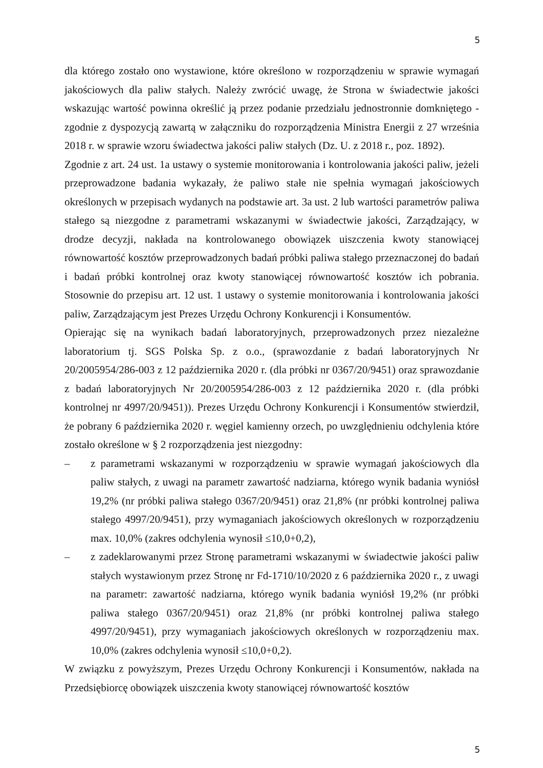5
dla którego zostało ono wystawione, które określono w rozporządzeniu w sprawie wymagań jakościowych dla paliw stałych. Należy zwrócić uwagę, że Strona w świadectwie jakości wskazując wartość powinna określić ją przez podanie przedziału jednostronnie domkniętego - zgodnie z dyspozycją zawartą w załączniku do rozporządzenia Ministra Energii z 27 września 2018 r. w sprawie wzoru świadectwa jakości paliw stałych (Dz. U. z 2018 r., poz. 1892).
Zgodnie z art. 24 ust. 1a ustawy o systemie monitorowania i kontrolowania jakości paliw, jeżeli przeprowadzone badania wykazały, że paliwo stałe nie spełnia wymagań jakościowych określonych w przepisach wydanych na podstawie art. 3a ust. 2 lub wartości parametrów paliwa stałego są niezgodne z parametrami wskazanymi w świadectwie jakości, Zarządzający, w drodze decyzji, nakłada na kontrolowanego obowiązek uiszczenia kwoty stanowiącej równowartość kosztów przeprowadzonych badań próbki paliwa stałego przeznaczonej do badań i badań próbki kontrolnej oraz kwoty stanowiącej równowartość kosztów ich pobrania. Stosownie do przepisu art. 12 ust. 1 ustawy o systemie monitorowania i kontrolowania jakości paliw, Zarządzającym jest Prezes Urzędu Ochrony Konkurencji i Konsumentów.
Opierając się na wynikach badań laboratoryjnych, przeprowadzonych przez niezależne laboratorium tj. SGS Polska Sp. z o.o., (sprawozdanie z badań laboratoryjnych Nr 20/2005954/286-003 z 12 października 2020 r. (dla próbki nr 0367/20/9451) oraz sprawozdanie z badań laboratoryjnych Nr 20/2005954/286-003 z 12 października 2020 r. (dla próbki kontrolnej nr 4997/20/9451)). Prezes Urzędu Ochrony Konkurencji i Konsumentów stwierdził, że pobrany 6 października 2020 r. węgiel kamienny orzech, po uwzględnieniu odchylenia które zostało określone w § 2 rozporządzenia jest niezgodny:
– z parametrami wskazanymi w rozporządzeniu w sprawie wymagań jakościowych dla paliw stałych, z uwagi na parametr zawartość nadziarna, którego wynik badania wyniósł 19,2% (nr próbki paliwa stałego 0367/20/9451) oraz 21,8% (nr próbki kontrolnej paliwa stałego 4997/20/9451), przy wymaganiach jakościowych określonych w rozporządzeniu max. 10,0% (zakres odchylenia wynosił ≤10,0+0,2),
– z zadeklarowanymi przez Stronę parametrami wskazanymi w świadectwie jakości paliw stałych wystawionym przez Stronę nr Fd-1710/10/2020 z 6 października 2020 r., z uwagi na parametr: zawartość nadziarna, którego wynik badania wyniósł 19,2% (nr próbki paliwa stałego 0367/20/9451) oraz 21,8% (nr próbki kontrolnej paliwa stałego 4997/20/9451), przy wymaganiach jakościowych określonych w rozporządzeniu max. 10,0% (zakres odchylenia wynosił ≤10,0+0,2).
W związku z powyższym, Prezes Urzędu Ochrony Konkurencji i Konsumentów, nakłada na Przedsiębiorcę obowiązek uiszczenia kwoty stanowiącej równowartość kosztów
5